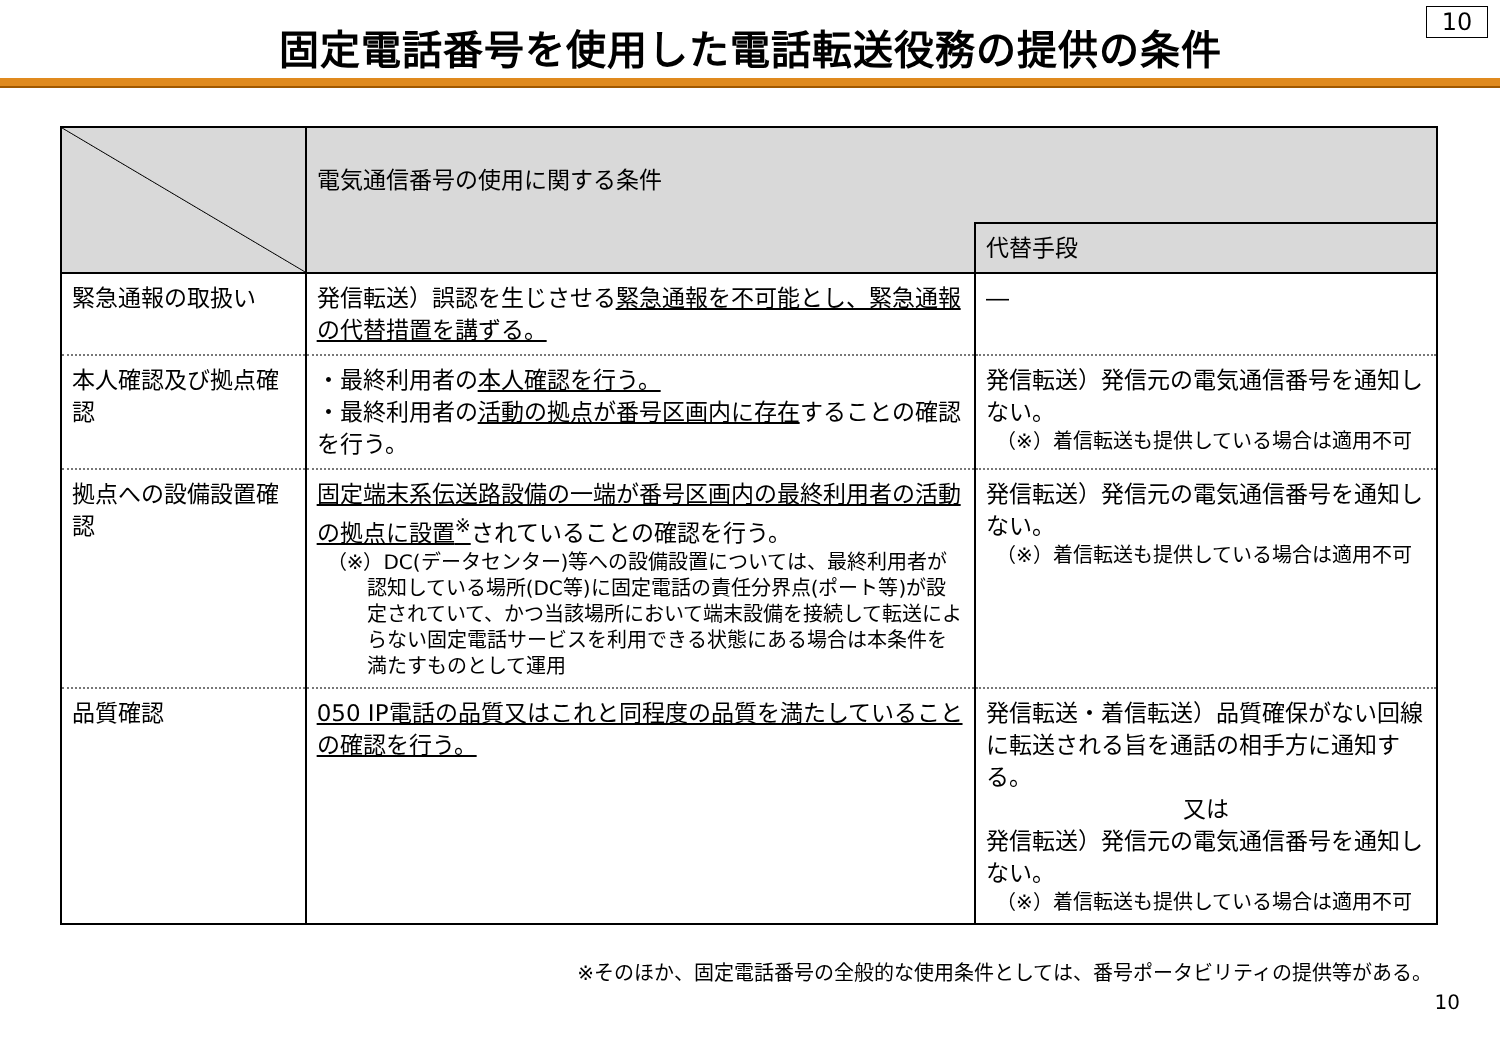固定電話番号を使用した電話転送役務の提供の条件
10
| | 電気通信番号の使用に関する条件 | |
| --- | --- | --- |
| | | 代替手段 |
| 緊急通報の取扱い | 発信転送）誤認を生じさせる 緊急通報を不可能とし、緊急通報の代替措置を講ずる。 | ― |
| 本人確認及び拠点確認 | ・最終利用者の 本人確認を行う。 ・最終利用者の 活動の拠点が番号区画内に存在 することの確認を行う。 | 発信転送）発信元の電気通信番号を通知しない。 （※）着信転送も提供している場合は適用不可 |
| 拠点への設備設置確認 | 固定端末系伝送路設備の一端が番号区画内の最終利用者の活動の拠点に設置<sup>※</sup> されていることの確認を行う。 （※）DC(データセンター)等への設備設置については、最終利用者が認知している場所(DC等)に固定電話の責任分界点(ポート等)が設定されていて、かつ当該場所において端末設備を接続して転送によらない固定電話サービスを利用できる状態にある場合は本条件を満たすものとして運用 | 発信転送）発信元の電気通信番号を通知しない。 （※）着信転送も提供している場合は適用不可 |
| 品質確認 | 050 IP電話の品質又はこれと同程度の品質を満たしていることの確認を行う。 | 発信転送・着信転送）品質確保がない回線に転送される旨を通話の相手方に通知する。 又は 発信転送）発信元の電気通信番号を通知しない。 （※）着信転送も提供している場合は適用不可 |
※そのほか、固定電話番号の全般的な使用条件としては、番号ポータビリティの提供等がある。
10